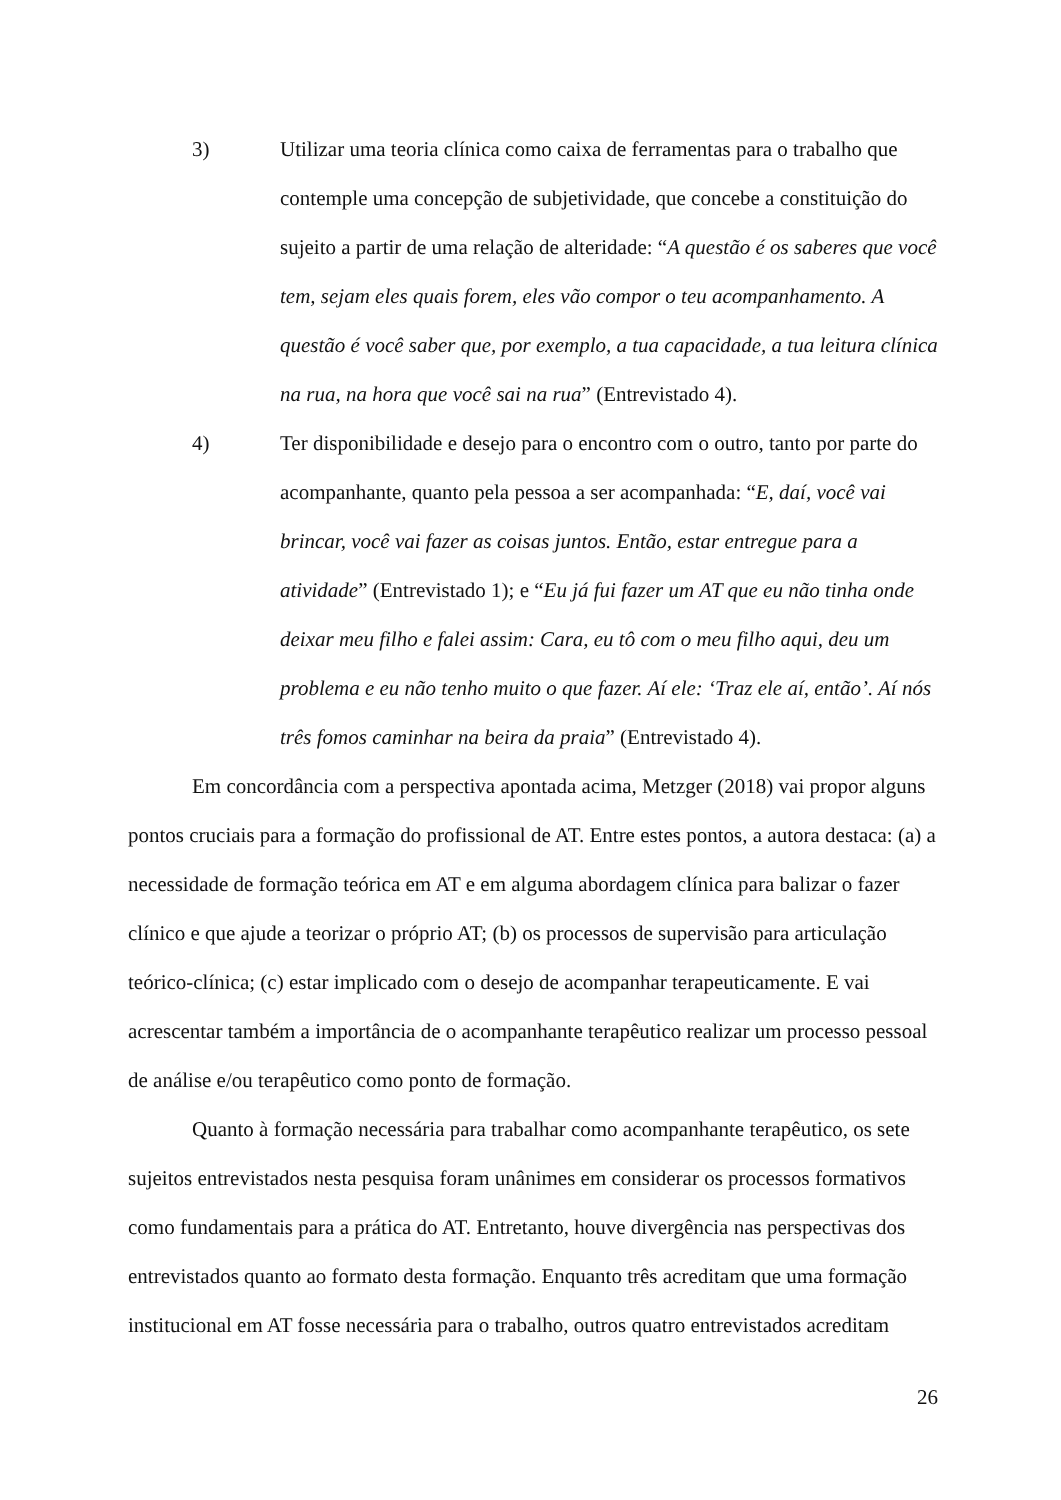3) Utilizar uma teoria clínica como caixa de ferramentas para o trabalho que contemple uma concepção de subjetividade, que concebe a constituição do sujeito a partir de uma relação de alteridade: “A questão é os saberes que você tem, sejam eles quais forem, eles vão compor o teu acompanhamento. A questão é você saber que, por exemplo, a tua capacidade, a tua leitura clínica na rua, na hora que você sai na rua” (Entrevistado 4).
4) Ter disponibilidade e desejo para o encontro com o outro, tanto por parte do acompanhante, quanto pela pessoa a ser acompanhada: “E, daí, você vai brincar, você vai fazer as coisas juntos. Então, estar entregue para a atividade” (Entrevistado 1); e “Eu já fui fazer um AT que eu não tinha onde deixar meu filho e falei assim: Cara, eu tô com o meu filho aqui, deu um problema e eu não tenho muito o que fazer. Aí ele: ‘Traz ele aí, então’. Aí nós três fomos caminhar na beira da praia” (Entrevistado 4).
Em concordância com a perspectiva apontada acima, Metzger (2018) vai propor alguns pontos cruciais para a formação do profissional de AT. Entre estes pontos, a autora destaca: (a) a necessidade de formação teórica em AT e em alguma abordagem clínica para balizar o fazer clínico e que ajude a teorizar o próprio AT; (b) os processos de supervisão para articulação teórico-clínica; (c) estar implicado com o desejo de acompanhar terapeuticamente. E vai acrescentar também a importância de o acompanhante terapêutico realizar um processo pessoal de análise e/ou terapêutico como ponto de formação.
Quanto à formação necessária para trabalhar como acompanhante terapêutico, os sete sujeitos entrevistados nesta pesquisa foram unânimes em considerar os processos formativos como fundamentais para a prática do AT. Entretanto, houve divergência nas perspectivas dos entrevistados quanto ao formato desta formação. Enquanto três acreditam que uma formação institucional em AT fosse necessária para o trabalho, outros quatro entrevistados acreditam
26